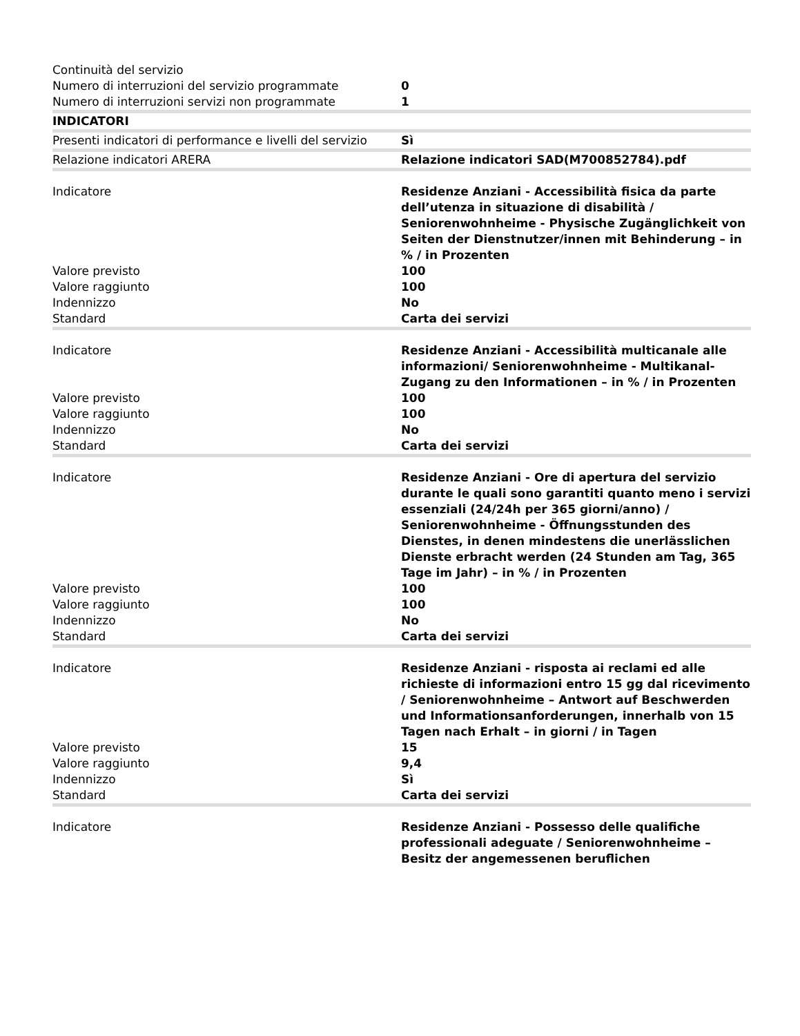| Continuità del servizio | |
| Numero di interruzioni del servizio programmate | 0 |
| Numero di interruzioni servizi non programmate | 1 |
| INDICATORI | |
| Presenti indicatori di performance e livelli del servizio | Sì |
| Relazione indicatori ARERA | Relazione indicatori SAD(M700852784).pdf |
| Indicatore | Residenze Anziani - Accessibilità fisica da parte dell’utenza in situazione di disabilità / Seniorenwohnheime - Physische Zugänglichkeit von Seiten der Dienstnutzer/innen mit Behinderung – in % / in Prozenten |
| Valore previsto | 100 |
| Valore raggiunto | 100 |
| Indennizzo | No |
| Standard | Carta dei servizi |
| Indicatore | Residenze Anziani - Accessibilità multicanale alle informazioni/ Seniorenwohnheime - Multikanal-Zugang zu den Informationen – in % / in Prozenten |
| Valore previsto | 100 |
| Valore raggiunto | 100 |
| Indennizzo | No |
| Standard | Carta dei servizi |
| Indicatore | Residenze Anziani - Ore di apertura del servizio durante le quali sono garantiti quanto meno i servizi essenziali (24/24h per 365 giorni/anno) / Seniorenwohnheime - Öffnungsstunden des Dienstes, in denen mindestens die unerlässlichen Dienste erbracht werden (24 Stunden am Tag, 365 Tage im Jahr) – in % / in Prozenten |
| Valore previsto | 100 |
| Valore raggiunto | 100 |
| Indennizzo | No |
| Standard | Carta dei servizi |
| Indicatore | Residenze Anziani - risposta ai reclami ed alle richieste di informazioni entro 15 gg dal ricevimento / Seniorenwohnheime – Antwort auf Beschwerden und Informationsanforderungen, innerhalb von 15 Tagen nach Erhalt – in giorni / in Tagen |
| Valore previsto | 15 |
| Valore raggiunto | 9,4 |
| Indennizzo | Sì |
| Standard | Carta dei servizi |
| Indicatore | Residenze Anziani - Possesso delle qualifiche professionali adeguate / Seniorenwohnheime – Besitz der angemessenen beruflichen |